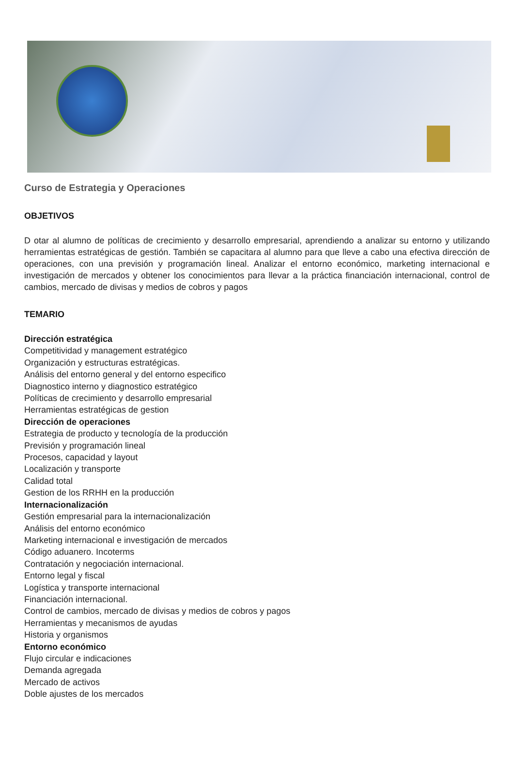Curso de Estrategia y Operaciones
OBJETIVOS
D otar al alumno de políticas de crecimiento y desarrollo empresarial, aprendiendo a analizar su entorno y utilizando herramientas estratégicas de gestión. También se capacitara al alumno para que lleve a cabo una efectiva dirección de operaciones, con una previsión y programación lineal. Analizar el entorno económico, marketing internacional e investigación de mercados y obtener los conocimientos para llevar a la práctica financiación internacional, control de cambios, mercado de divisas y medios de cobros y pagos
TEMARIO
Dirección estratégica
Competitividad y management estratégico
Organización y estructuras estratégicas.
Análisis del entorno general y del entorno especifico
Diagnostico interno y diagnostico estratégico
Políticas de crecimiento y desarrollo empresarial
Herramientas estratégicas de gestion
Dirección de operaciones
Estrategia de producto y tecnología de la producción
Previsión y programación lineal
Procesos, capacidad y layout
Localización y transporte
Calidad total
Gestion de los RRHH en la producción
Internacionalización
Gestión empresarial para la internacionalización
Análisis del entorno económico
Marketing internacional e investigación de mercados
Código aduanero. Incoterms
Contratación y negociación internacional.
Entorno legal y fiscal
Logística y transporte internacional
Financiación internacional.
Control de cambios, mercado de divisas y medios de cobros y pagos
Herramientas y mecanismos de ayudas
Historia y organismos
Entorno económico
Flujo circular e indicaciones
Demanda agregada
Mercado de activos
Doble ajustes de los mercados